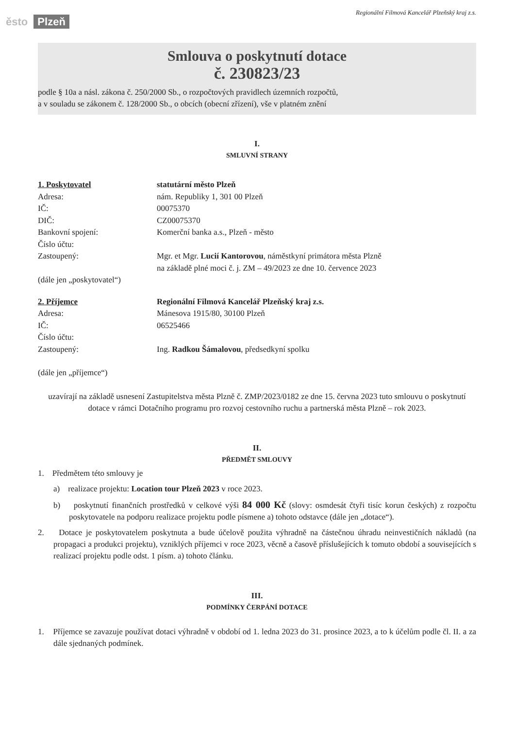ěsto Plzeň
Regionální Filmová Kancelář Plzeňský kraj z.s.
Smlouva o poskytnutí dotace
č. 230823/23
podle § 10a a násl. zákona č. 250/2000 Sb., o rozpočtových pravidlech územních rozpočtů,
a v souladu se zákonem č. 128/2000 Sb., o obcích (obecní zřízení), vše v platném znění
I.
SMLUVNÍ STRANY
1. Poskytovatel statutární město Plzeň
Adresa: nám. Republiky 1, 301 00 Plzeň
IČ: 00075370
DIČ: CZ00075370
Bankovní spojení: Komerční banka a.s., Plzeň - město
Číslo účtu:
Zastoupený: Mgr. et Mgr. Lucií Kantorovou, náměstkyní primátora města Plzně
na základě plné moci č. j. ZM – 49/2023 ze dne 10. července 2023
(dále jen „poskytovatel“)
2. Příjemce Regionální Filmová Kancelář Plzeňský kraj z.s.
Adresa: Mánesova 1915/80, 30100 Plzeň
IČ: 06525466
Číslo účtu:
Zastoupený: Ing. Radkou Šámalovou, předsedkyní spolku
(dále jen „příjemce“)
uzavírají na základě usnesení Zastupitelstva města Plzně č. ZMP/2023/0182 ze dne 15. června 2023 tuto smlouvu o poskytnutí dotace v rámci Dotačního programu pro rozvoj cestovního ruchu a partnerská města Plzně – rok 2023.
II.
PŘEDMĚT SMLOUVY
1. Předmětem této smlouvy je
a) realizace projektu: Location tour Plzeň 2023 v roce 2023.
b) poskytnutí finančních prostředků v celkové výši 84 000 Kč (slovy: osmdesát čtyři tisíc korun českých) z rozpočtu poskytovatele na podporu realizace projektu podle písmene a) tohoto odstavce (dále jen „dotace“).
2. Dotace je poskytovatelem poskytnuta a bude účelově použita výhradně na částečnou úhradu neinvestičních nákladů (na propagaci a produkci projektu), vzniklých příjemci v roce 2023, věcně a časově příslušejících k tomuto období a souvisejících s realizací projektu podle odst. 1 písm. a) tohoto článku.
III.
PODMÍNKY ČERPÁNÍ DOTACE
1. Příjemce se zavazuje používat dotaci výhradně v období od 1. ledna 2023 do 31. prosince 2023, a to k účelům podle čl. II. a za dále sjednaných podmínek.